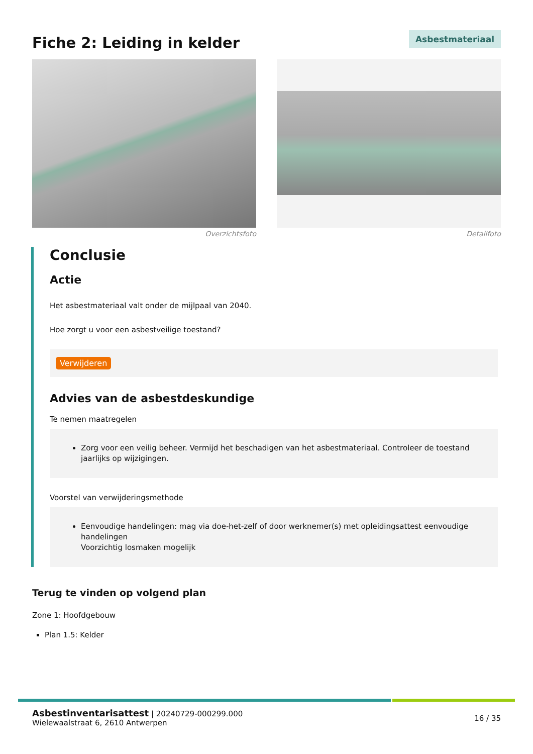Fiche 2: Leiding in kelder
Asbestmateriaal
Overzichtsfoto Detailfoto
Conclusie
Actie
Het asbestmateriaal valt onder de mijlpaal van 2040.
Hoe zorgt u voor een asbestveilige toestand?
Verwijderen
Advies van de asbestdeskundige
Te nemen maatregelen
Zorg voor een veilig beheer. Vermijd het beschadigen van het asbestmateriaal. Controleer de toestand jaarlijks op wijzigingen.
Voorstel van verwijderingsmethode
Eenvoudige handelingen: mag via doe-het-zelf of door werknemer(s) met opleidingsattest eenvoudige handelingen
Voorzichtig losmaken mogelijk
Terug te vinden op volgend plan
Zone 1: Hoofdgebouw
Plan 1.5: Kelder
Asbestinventarisattest | 20240729-000299.000
Wielewaalstraat 6, 2610 Antwerpen
16 / 35